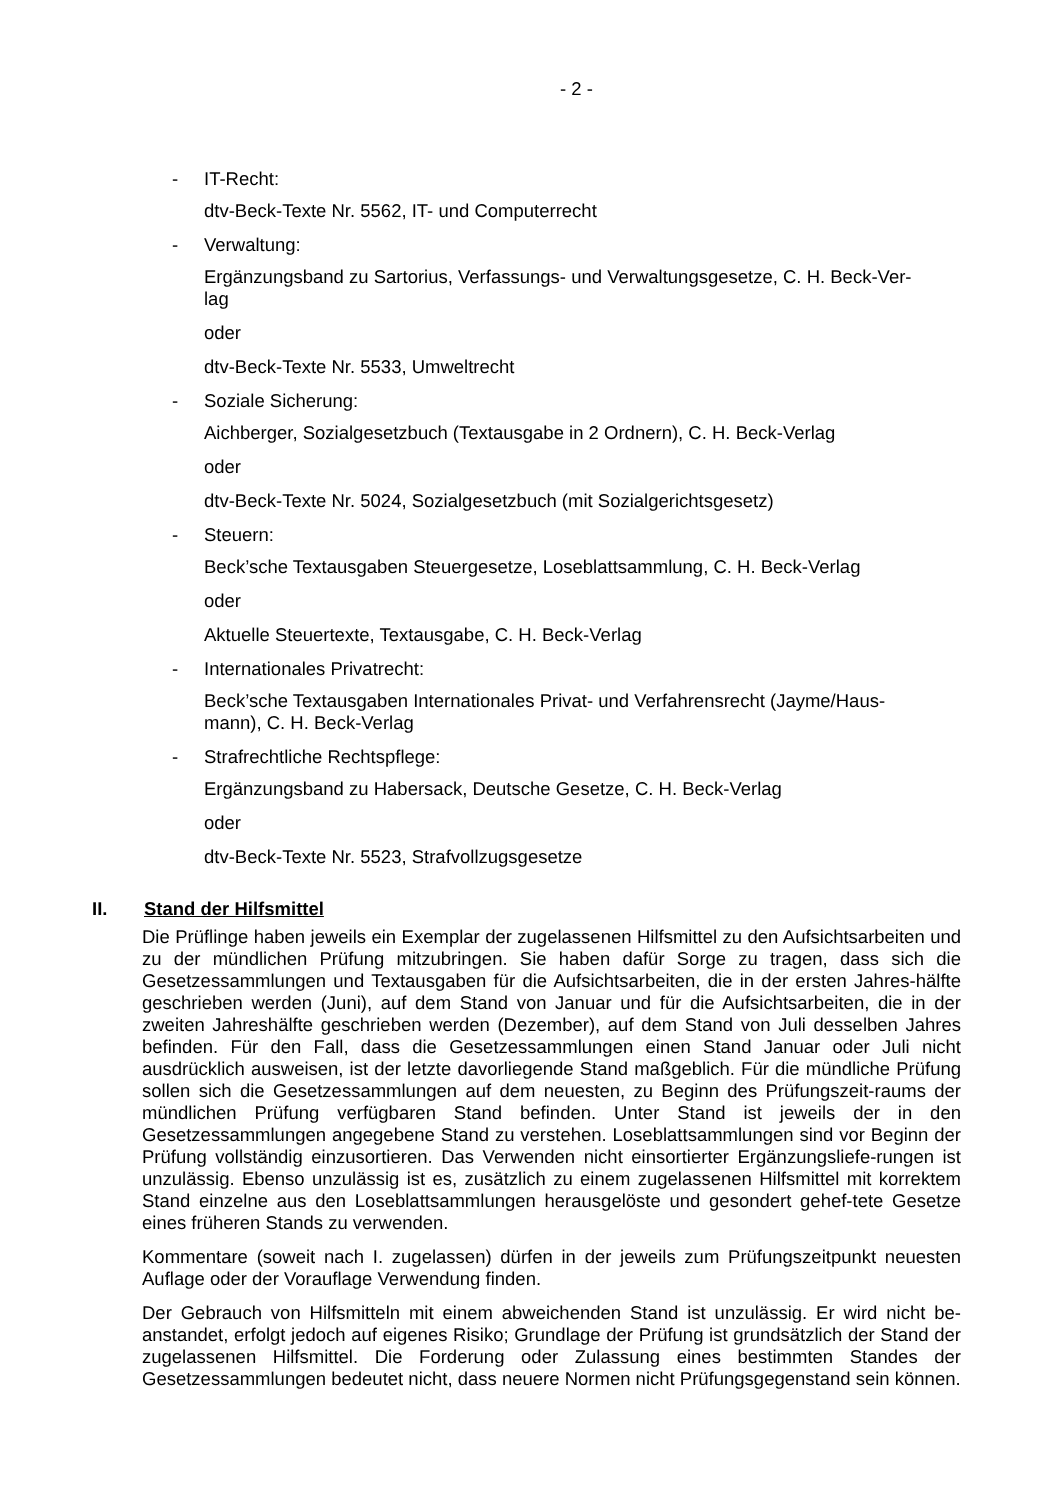- 2 -
- IT-Recht:
dtv-Beck-Texte Nr. 5562, IT- und Computerrecht
- Verwaltung:
Ergänzungsband zu Sartorius, Verfassungs- und Verwaltungsgesetze, C. H. Beck-Ver-
lag
oder
dtv-Beck-Texte Nr. 5533, Umweltrecht
- Soziale Sicherung:
Aichberger, Sozialgesetzbuch (Textausgabe in 2 Ordnern), C. H. Beck-Verlag
oder
dtv-Beck-Texte Nr. 5024, Sozialgesetzbuch (mit Sozialgerichtsgesetz)
- Steuern:
Beck’sche Textausgaben Steuergesetze, Loseblattsammlung, C. H. Beck-Verlag
oder
Aktuelle Steuertexte, Textausgabe, C. H. Beck-Verlag
- Internationales Privatrecht:
Beck’sche Textausgaben Internationales Privat- und Verfahrensrecht (Jayme/Haus-
mann), C. H. Beck-Verlag
- Strafrechtliche Rechtspflege:
Ergänzungsband zu Habersack, Deutsche Gesetze, C. H. Beck-Verlag
oder
dtv-Beck-Texte Nr. 5523, Strafvollzugsgesetze
II. Stand der Hilfsmittel
Die Prüflinge haben jeweils ein Exemplar der zugelassenen Hilfsmittel zu den Aufsichtsarbeiten und zu der mündlichen Prüfung mitzubringen. Sie haben dafür Sorge zu tragen, dass sich die Gesetzessammlungen und Textausgaben für die Aufsichtsarbeiten, die in der ersten Jahres-hälfte geschrieben werden (Juni), auf dem Stand von Januar und für die Aufsichtsarbeiten, die in der zweiten Jahreshälfte geschrieben werden (Dezember), auf dem Stand von Juli desselben Jahres befinden. Für den Fall, dass die Gesetzessammlungen einen Stand Januar oder Juli nicht ausdrücklich ausweisen, ist der letzte davorliegende Stand maßgeblich. Für die mündliche Prüfung sollen sich die Gesetzessammlungen auf dem neuesten, zu Beginn des Prüfungszeit-raums der mündlichen Prüfung verfügbaren Stand befinden. Unter Stand ist jeweils der in den Gesetzessammlungen angegebene Stand zu verstehen. Loseblattsammlungen sind vor Beginn der Prüfung vollständig einzusortieren. Das Verwenden nicht einsortierter Ergänzungsliefe-rungen ist unzulässig. Ebenso unzulässig ist es, zusätzlich zu einem zugelassenen Hilfsmittel mit korrektem Stand einzelne aus den Loseblattsammlungen herausgelöste und gesondert gehef-tete Gesetze eines früheren Stands zu verwenden.
Kommentare (soweit nach I. zugelassen) dürfen in der jeweils zum Prüfungszeitpunkt neuesten Auflage oder der Vorauflage Verwendung finden.
Der Gebrauch von Hilfsmitteln mit einem abweichenden Stand ist unzulässig. Er wird nicht be-anstandet, erfolgt jedoch auf eigenes Risiko; Grundlage der Prüfung ist grundsätzlich der Stand der zugelassenen Hilfsmittel. Die Forderung oder Zulassung eines bestimmten Standes der Gesetzessammlungen bedeutet nicht, dass neuere Normen nicht Prüfungsgegenstand sein können.